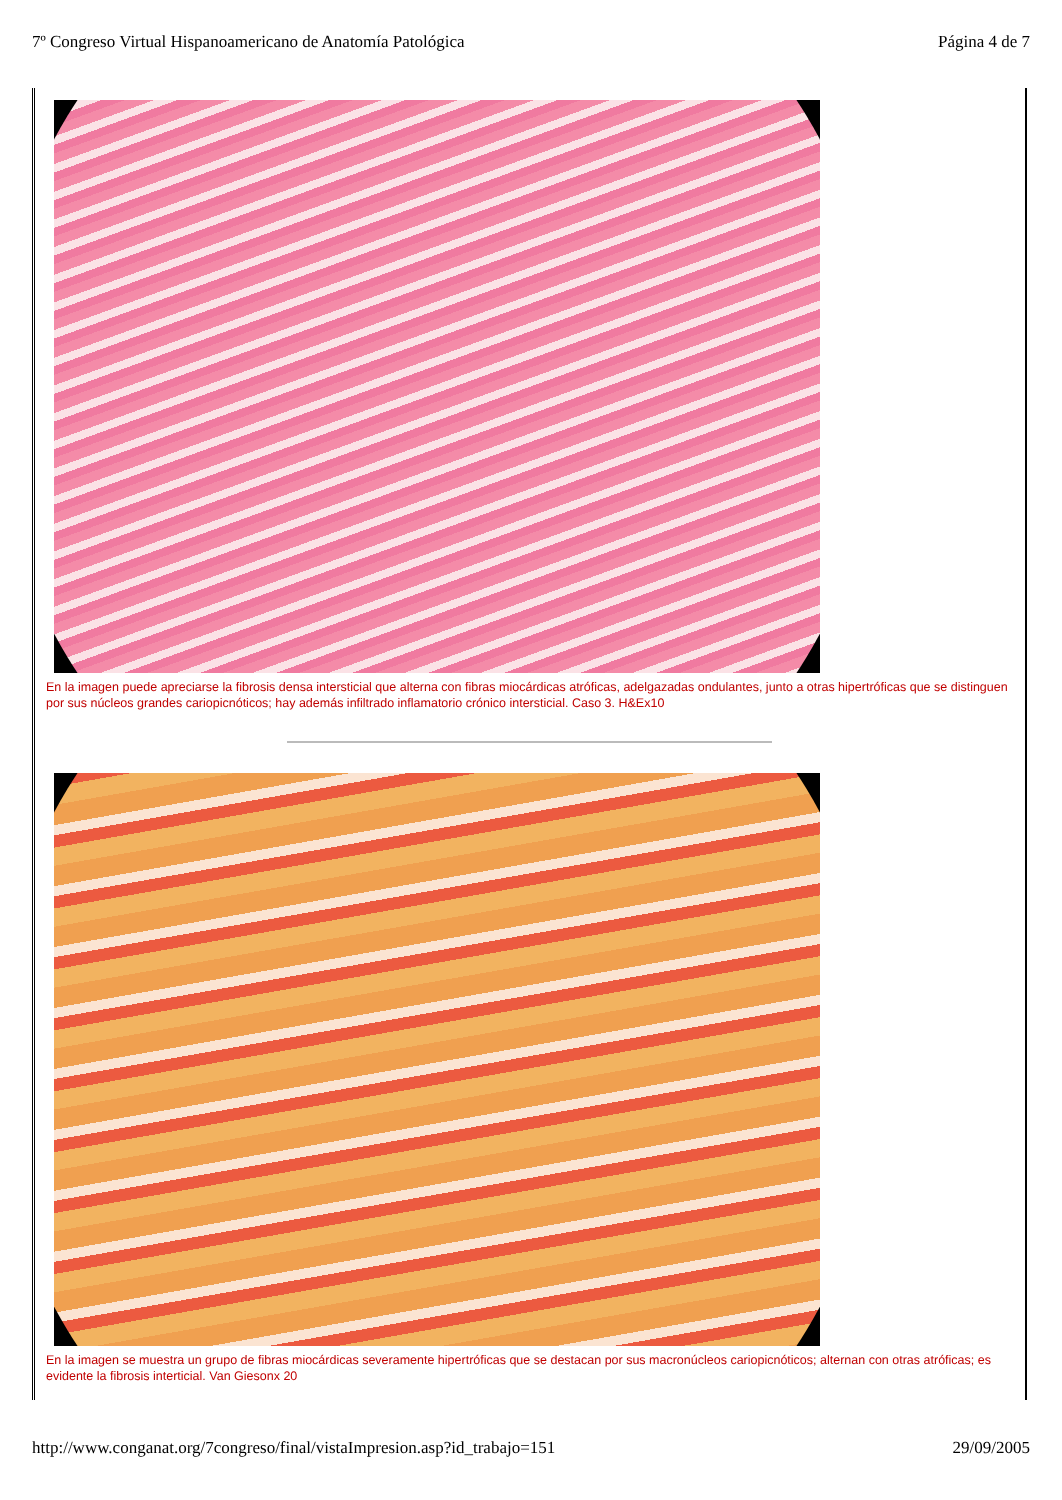7º Congreso Virtual Hispanoamericano de Anatomía Patológica Página 4 de 7
En la imagen puede apreciarse la fibrosis densa intersticial que alterna con fibras miocárdicas atróficas, adelgazadas ondulantes, junto a otras hipertróficas que se distinguen por sus núcleos grandes cariopicnóticos; hay además infiltrado inflamatorio crónico intersticial. Caso 3. H&Ex10
En la imagen se muestra un grupo de fibras miocárdicas severamente hipertróficas que se destacan por sus macronúcleos cariopicnóticos; alternan con otras atróficas; es evidente la fibrosis interticial. Van Giesonx 20
http://www.conganat.org/7congreso/final/vistaImpresion.asp?id_trabajo=151 29/09/2005